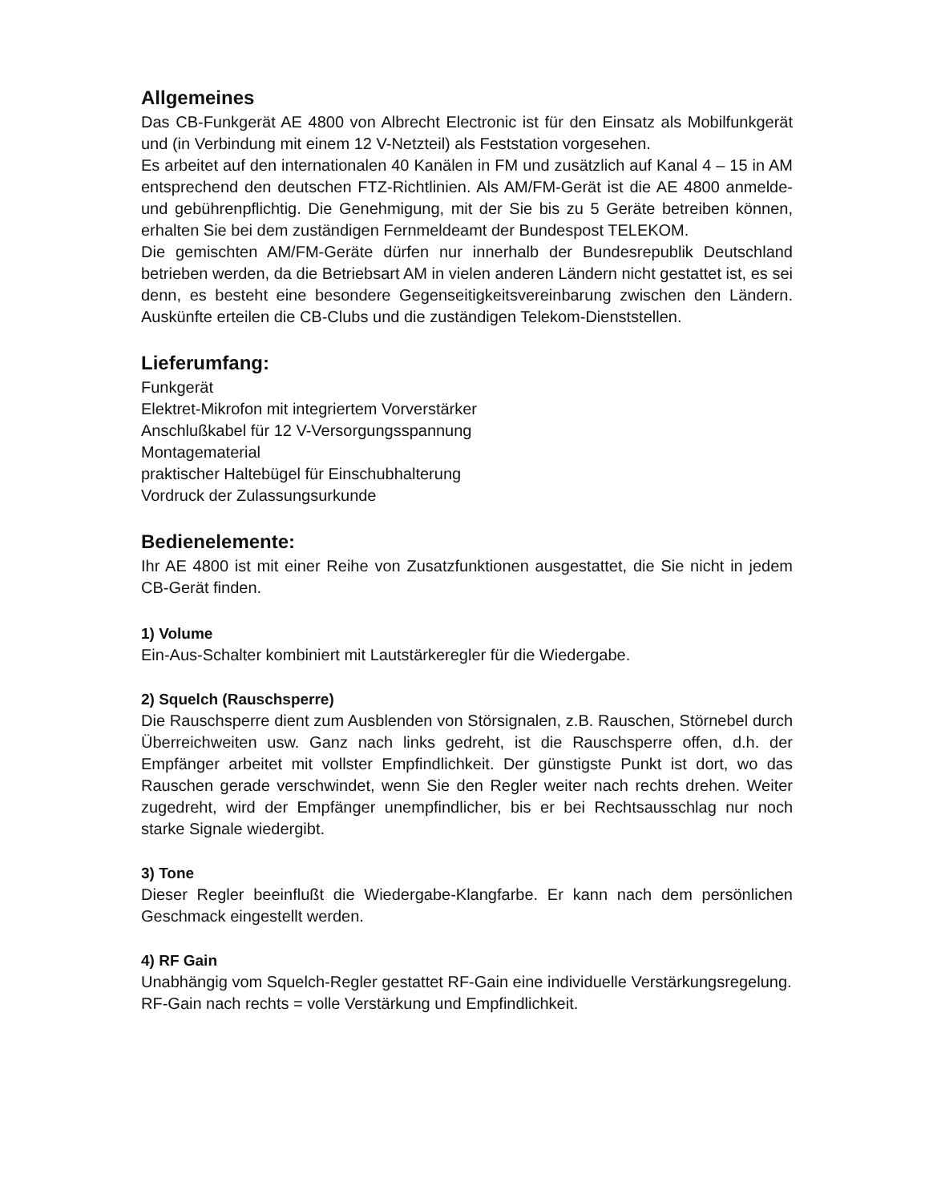Allgemeines
Das CB-Funkgerät AE 4800 von Albrecht Electronic ist für den Einsatz als Mobilfunkgerät und (in Verbindung mit einem 12 V-Netzteil) als Feststation vorgesehen.
Es arbeitet auf den internationalen 40 Kanälen in FM und zusätzlich auf Kanal 4 – 15 in AM entsprechend den deutschen FTZ-Richtlinien. Als AM/FM-Gerät ist die AE 4800 anmelde- und gebührenpflichtig. Die Genehmigung, mit der Sie bis zu 5 Geräte betreiben können, erhalten Sie bei dem zuständigen Fernmeldeamt der Bundespost TELEKOM.
Die gemischten AM/FM-Geräte dürfen nur innerhalb der Bundesrepublik Deutschland betrieben werden, da die Betriebsart AM in vielen anderen Ländern nicht gestattet ist, es sei denn, es besteht eine besondere Gegenseitigkeitsvereinbarung zwischen den Ländern. Auskünfte erteilen die CB-Clubs und die zuständigen Telekom-Dienststellen.
Lieferumfang:
Funkgerät
Elektret-Mikrofon mit integriertem Vorverstärker
Anschlußkabel für 12 V-Versorgungsspannung
Montagematerial
praktischer Haltebügel für Einschubhalterung
Vordruck der Zulassungsurkunde
Bedienelemente:
Ihr AE 4800 ist mit einer Reihe von Zusatzfunktionen ausgestattet, die Sie nicht in jedem CB-Gerät finden.
1) Volume
Ein-Aus-Schalter kombiniert mit Lautstärkeregler für die Wiedergabe.
2) Squelch (Rauschsperre)
Die Rauschsperre dient zum Ausblenden von Störsignalen, z.B. Rauschen, Störnebel durch Überreichweiten usw. Ganz nach links gedreht, ist die Rauschsperre offen, d.h. der Empfänger arbeitet mit vollster Empfindlichkeit. Der günstigste Punkt ist dort, wo das Rauschen gerade verschwindet, wenn Sie den Regler weiter nach rechts drehen. Weiter zugedreht, wird der Empfänger unempfindlicher, bis er bei Rechtsausschlag nur noch starke Signale wiedergibt.
3) Tone
Dieser Regler beeinflußt die Wiedergabe-Klangfarbe. Er kann nach dem persönlichen Geschmack eingestellt werden.
4) RF Gain
Unabhängig vom Squelch-Regler gestattet RF-Gain eine individuelle Verstärkungsregelung.
RF-Gain nach rechts = volle Verstärkung und Empfindlichkeit.